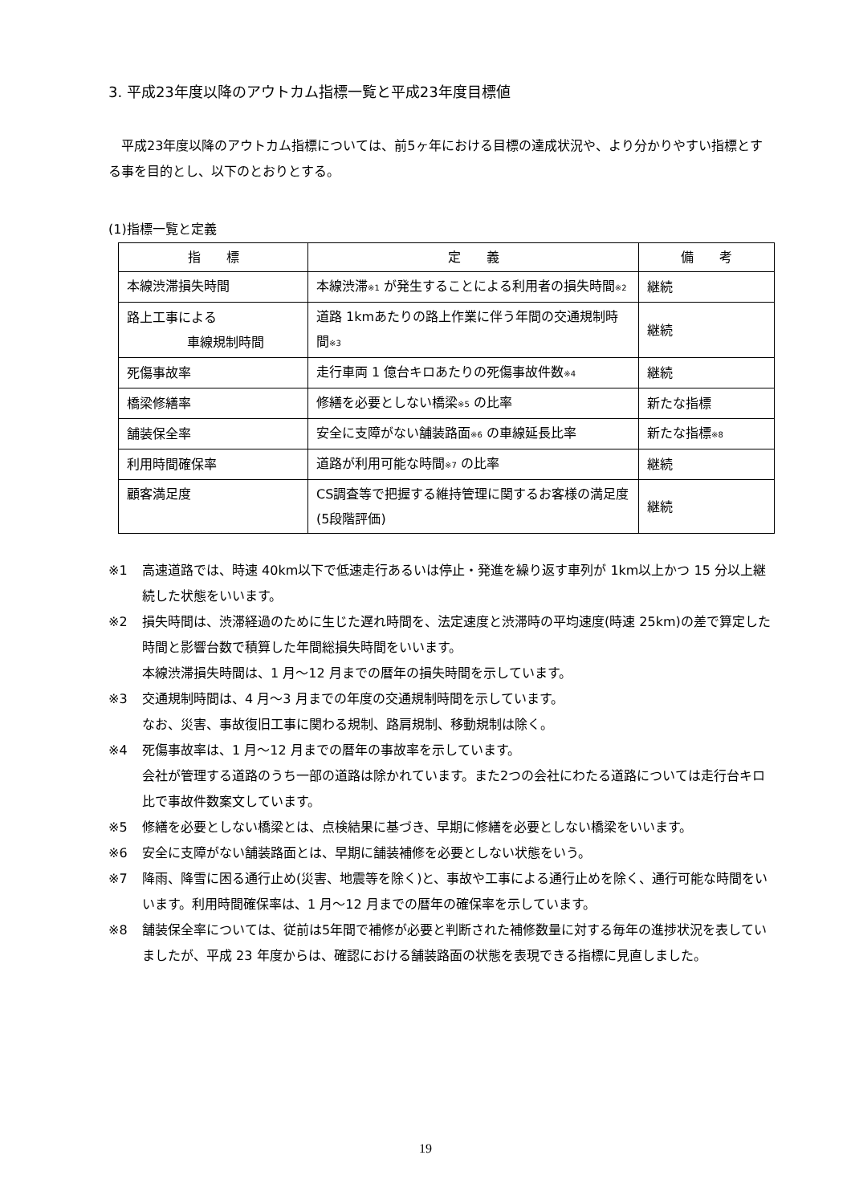3. 平成23年度以降のアウトカム指標一覧と平成23年度目標値
　平成23年度以降のアウトカム指標については、前5ヶ年における目標の達成状況や、より分かりやすい指標とする事を目的とし、以下のとおりとする。
(1)指標一覧と定義
| 指 標 | 定 義 | 備 考 |
| --- | --- | --- |
| 本線渋滞損失時間 | 本線渋滞 ※1 が発生することによる利用者の損失時間 ※2 | 継続 |
| 路上工事による 車線規制時間 | 道路 1kmあたりの路上作業に伴う年間の交通規制時間 ※3 | 継続 |
| 死傷事故率 | 走行車両 1 億台キロあたりの死傷事故件数 ※4 | 継続 |
| 橋梁修繕率 | 修繕を必要としない橋梁 ※5 の比率 | 新たな指標 |
| 舗装保全率 | 安全に支障がない舗装路面 ※6 の車線延長比率 | 新たな指標 ※8 |
| 利用時間確保率 | 道路が利用可能な時間 ※7 の比率 | 継続 |
| 顧客満足度 | CS調査等で把握する維持管理に関するお客様の満足度(5段階評価) | 継続 |
※1 高速道路では、時速 40km以下で低速走行あるいは停止・発進を繰り返す車列が 1km以上かつ 15 分以上継続した状態をいいます。
※2 損失時間は、渋滞経過のために生じた遅れ時間を、法定速度と渋滞時の平均速度(時速 25km)の差で算定した時間と影響台数で積算した年間総損失時間をいいます。
本線渋滞損失時間は、1 月～12 月までの暦年の損失時間を示しています。
※3 交通規制時間は、4 月～3 月までの年度の交通規制時間を示しています。
なお、災害、事故復旧工事に関わる規制、路肩規制、移動規制は除く。
※4 死傷事故率は、1 月～12 月までの暦年の事故率を示しています。
会社が管理する道路のうち一部の道路は除かれています。また2つの会社にわたる道路については走行台キロ比で事故件数案文しています。
※5 修繕を必要としない橋梁とは、点検結果に基づき、早期に修繕を必要としない橋梁をいいます。
※6 安全に支障がない舗装路面とは、早期に舗装補修を必要としない状態をいう。
※7 降雨、降雪に困る通行止め(災害、地震等を除く)と、事故や工事による通行止めを除く、通行可能な時間をいいます。利用時間確保率は、1 月～12 月までの暦年の確保率を示しています。
※8 舗装保全率については、従前は5年間で補修が必要と判断された補修数量に対する毎年の進捗状況を表していましたが、平成 23 年度からは、確認における舗装路面の状態を表現できる指標に見直しました。
19